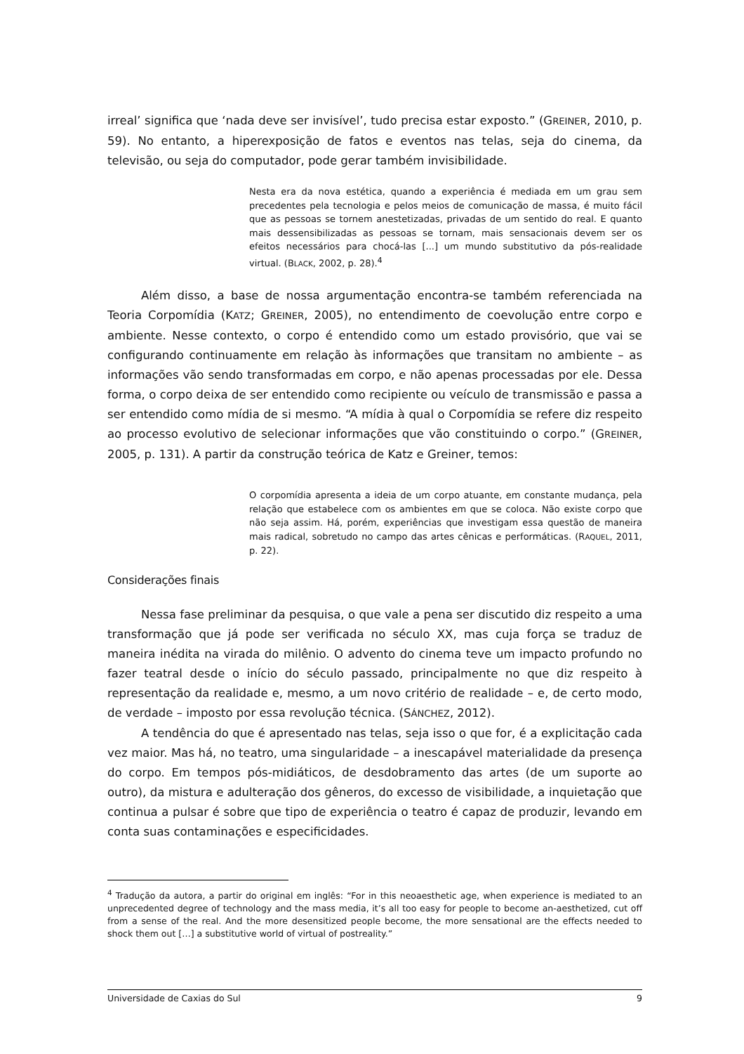irreal’ significa que ‘nada deve ser invisível’, tudo precisa estar exposto.” (GREINER, 2010, p. 59). No entanto, a hiperexposição de fatos e eventos nas telas, seja do cinema, da televisão, ou seja do computador, pode gerar também invisibilidade.
Nesta era da nova estética, quando a experiência é mediada em um grau sem precedentes pela tecnologia e pelos meios de comunicação de massa, é muito fácil que as pessoas se tornem anestetizadas, privadas de um sentido do real. E quanto mais dessensibilizadas as pessoas se tornam, mais sensacionais devem ser os efeitos necessários para chocá-las [...] um mundo substitutivo da pós-realidade virtual. (BLACK, 2002, p. 28).<sup>4</sup>
Além disso, a base de nossa argumentação encontra-se também referenciada na Teoria Corpomídia (KATZ; GREINER, 2005), no entendimento de coevolução entre corpo e ambiente. Nesse contexto, o corpo é entendido como um estado provisório, que vai se configurando continuamente em relação às informações que transitam no ambiente – as informações vão sendo transformadas em corpo, e não apenas processadas por ele. Dessa forma, o corpo deixa de ser entendido como recipiente ou veículo de transmissão e passa a ser entendido como mídia de si mesmo. “A mídia à qual o Corpomídia se refere diz respeito ao processo evolutivo de selecionar informações que vão constituindo o corpo.” (GREINER, 2005, p. 131). A partir da construção teórica de Katz e Greiner, temos:
O corpomídia apresenta a ideia de um corpo atuante, em constante mudança, pela relação que estabelece com os ambientes em que se coloca. Não existe corpo que não seja assim. Há, porém, experiências que investigam essa questão de maneira mais radical, sobretudo no campo das artes cênicas e performáticas. (RAQUEL, 2011, p. 22).
Considerações finais
Nessa fase preliminar da pesquisa, o que vale a pena ser discutido diz respeito a uma transformação que já pode ser verificada no século XX, mas cuja força se traduz de maneira inédita na virada do milênio. O advento do cinema teve um impacto profundo no fazer teatral desde o início do século passado, principalmente no que diz respeito à representação da realidade e, mesmo, a um novo critério de realidade – e, de certo modo, de verdade – imposto por essa revolução técnica. (SÁNCHEZ, 2012).
A tendência do que é apresentado nas telas, seja isso o que for, é a explicitação cada vez maior. Mas há, no teatro, uma singularidade – a inescapável materialidade da presença do corpo. Em tempos pós-midiáticos, de desdobramento das artes (de um suporte ao outro), da mistura e adulteração dos gêneros, do excesso de visibilidade, a inquietação que continua a pulsar é sobre que tipo de experiência o teatro é capaz de produzir, levando em conta suas contaminações e especificidades.
<sup>4</sup> Tradução da autora, a partir do original em inglês: “For in this neoaesthetic age, when experience is mediated to an unprecedented degree of technology and the mass media, it’s all too easy for people to become an-aesthetized, cut off from a sense of the real. And the more desensitized people become, the more sensational are the effects needed to shock them out […] a substitutive world of virtual of postreality.”
Universidade de Caxias do Sul 9